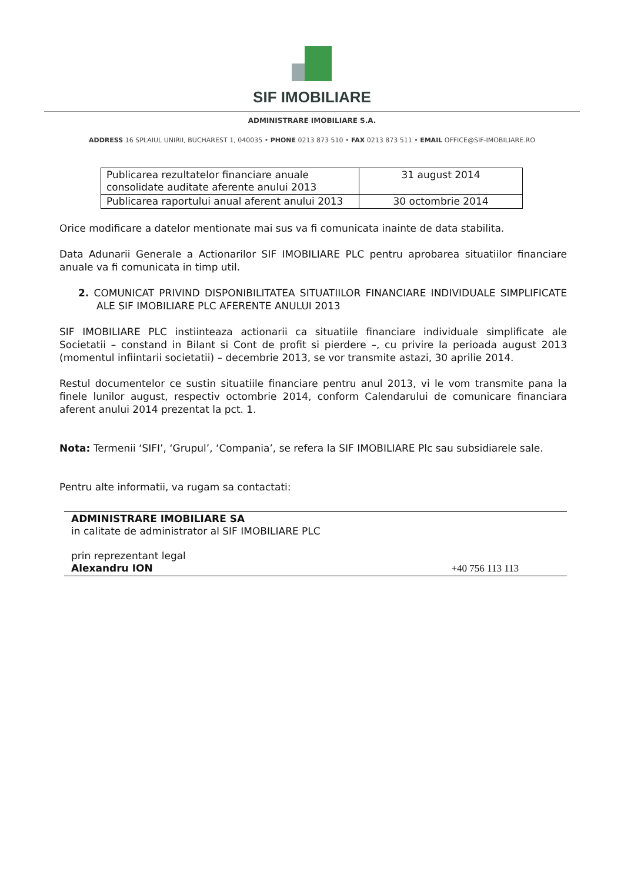SIF IMOBILIARE
ADMINISTRARE IMOBILIARE S.A.
ADDRESS 16 SPLAIUL UNIRII, BUCHAREST 1, 040035 • PHONE 0213 873 510 • FAX 0213 873 511 • EMAIL OFFICE@SIF-IMOBILIARE.RO
| Publicarea rezultatelor financiare anuale consolidate auditate aferente anului 2013 | 31 august 2014 |
| Publicarea raportului anual aferent anului 2013 | 30 octombrie 2014 |
Orice modificare a datelor mentionate mai sus va fi comunicata inainte de data stabilita.
Data Adunarii Generale a Actionarilor SIF IMOBILIARE PLC pentru aprobarea situatiilor financiare anuale va fi comunicata in timp util.
2. COMUNICAT PRIVIND DISPONIBILITATEA SITUATIILOR FINANCIARE INDIVIDUALE SIMPLIFICATE ALE SIF IMOBILIARE PLC AFERENTE ANULUI 2013
SIF IMOBILIARE PLC instiinteaza actionarii ca situatiile financiare individuale simplificate ale Societatii – constand in Bilant si Cont de profit si pierdere –, cu privire la perioada august 2013 (momentul infiintarii societatii) – decembrie 2013, se vor transmite astazi, 30 aprilie 2014.
Restul documentelor ce sustin situatiile financiare pentru anul 2013, vi le vom transmite pana la finele lunilor august, respectiv octombrie 2014, conform Calendarului de comunicare financiara aferent anului 2014 prezentat la pct. 1.
Nota: Termenii ‘SIFI’, ‘Grupul’, ‘Compania’, se refera la SIF IMOBILIARE Plc sau subsidiarele sale.
Pentru alte informatii, va rugam sa contactati:
ADMINISTRARE IMOBILIARE SA
in calitate de administrator al SIF IMOBILIARE PLC
prin reprezentant legal
Alexandru ION +40 756 113 113